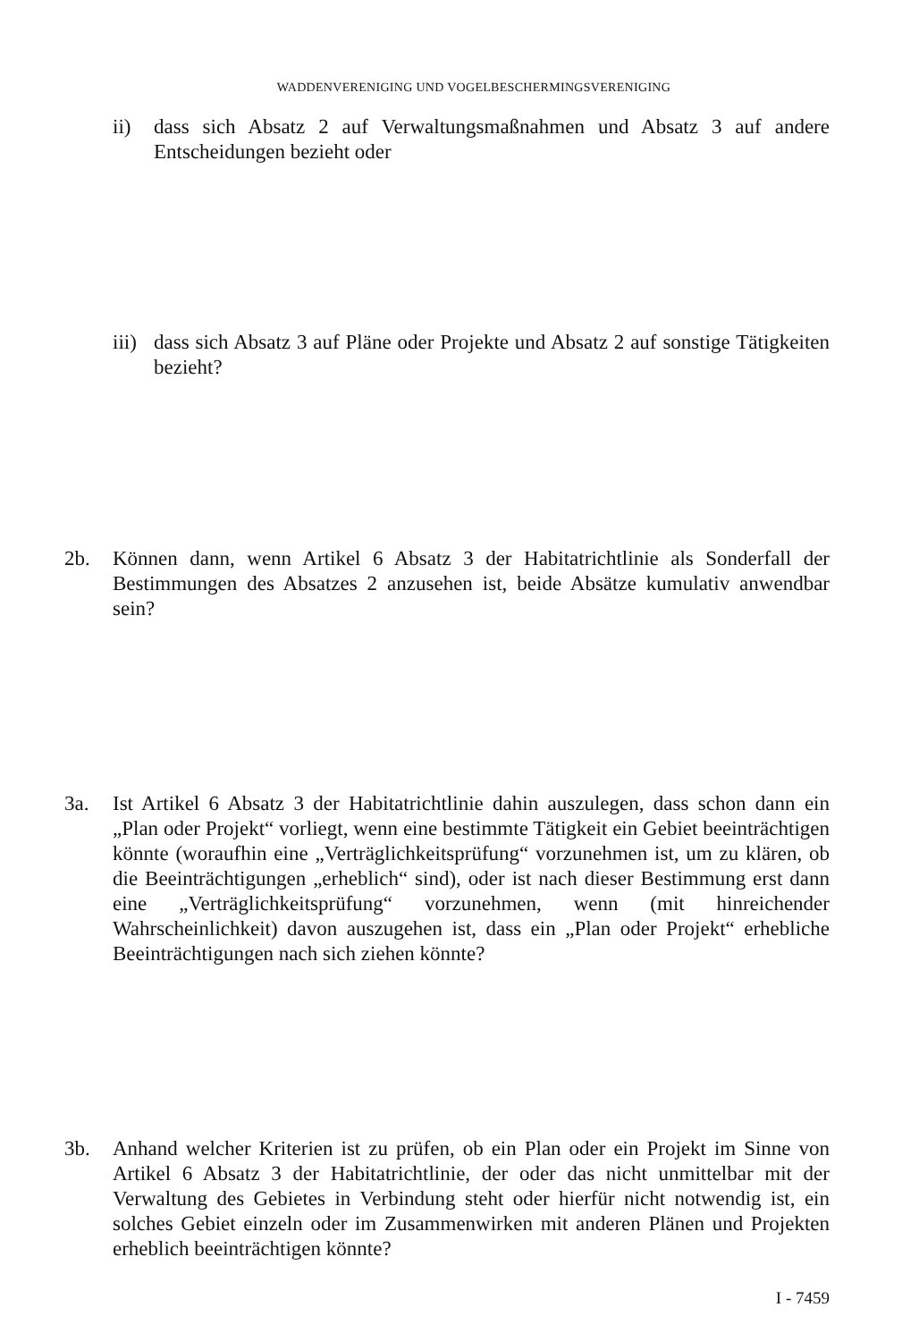WADDENVERENIGING UND VOGELBESCHERMINGSVERENIGING
ii) dass sich Absatz 2 auf Verwaltungsmaßnahmen und Absatz 3 auf andere Entscheidungen bezieht oder
iii)
dass sich Absatz 3 auf Pläne oder Projekte und Absatz 2 auf sonstige Tätigkeiten bezieht?
2b. Können dann, wenn Artikel 6 Absatz 3 der Habitatrichtlinie als Sonderfall der Bestimmungen des Absatzes 2 anzusehen ist, beide Absätze kumulativ anwendbar sein?
3a. Ist Artikel 6 Absatz 3 der Habitatrichtlinie dahin auszulegen, dass schon dann ein „Plan oder Projekt“ vorliegt, wenn eine bestimmte Tätigkeit ein Gebiet beeinträchtigen könnte (woraufhin eine „Verträglichkeitsprüfung“ vorzunehmen ist, um zu klären, ob die Beeinträchtigungen „erheblich“ sind), oder ist nach dieser Bestimmung erst dann eine „Verträglichkeitsprüfung“ vorzunehmen, wenn (mit hinreichender Wahrscheinlichkeit) davon auszugehen ist, dass ein „Plan oder Projekt“ erhebliche Beeinträchtigungen nach sich ziehen könnte?
3b. Anhand welcher Kriterien ist zu prüfen, ob ein Plan oder ein Projekt im Sinne von Artikel 6 Absatz 3 der Habitatrichtlinie, der oder das nicht unmittelbar mit der Verwaltung des Gebietes in Verbindung steht oder hierfür nicht notwendig ist, ein solches Gebiet einzeln oder im Zusammenwirken mit anderen Plänen und Projekten erheblich beeinträchtigen könnte?
I - 7459